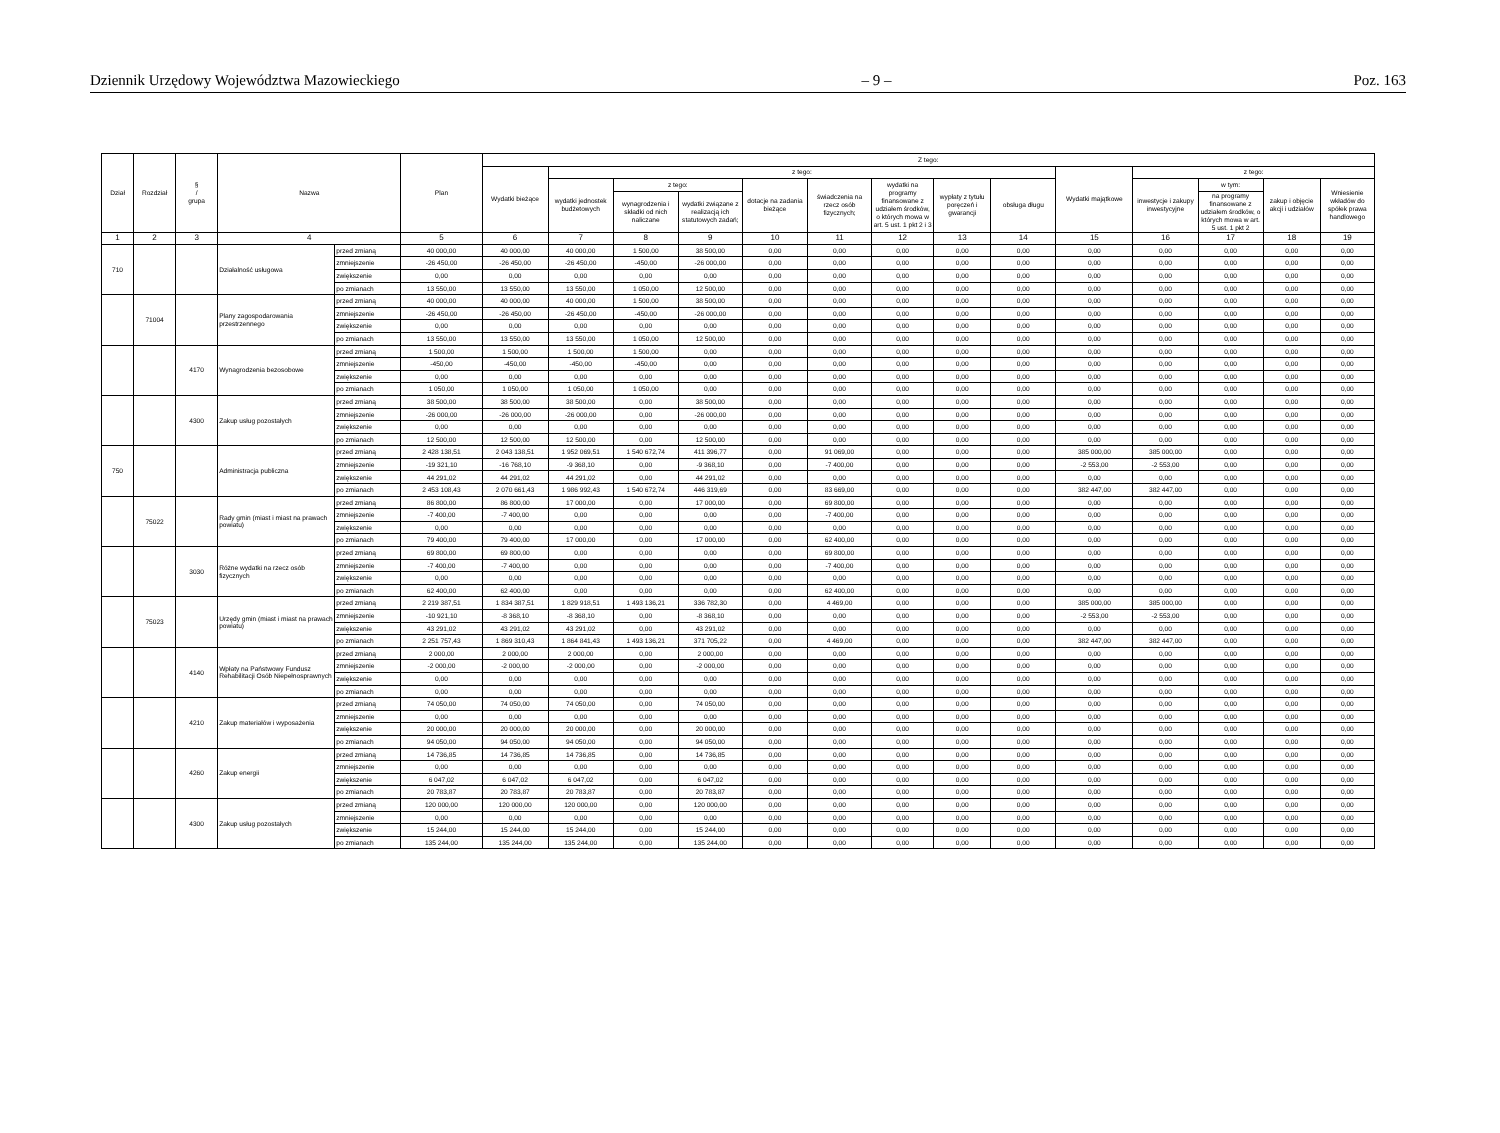Dziennik Urzędowy Województwa Mazowieckiego – 9 – Poz. 163
| Dział | Rozdział | § / grupa | Nazwa | | Plan | Z tego: | | | | | | | | | | | | | |
| --- | --- | --- | --- | --- | --- | --- | --- | --- | --- | --- | --- | --- | --- | --- | --- | --- | --- | --- | --- |
| | | | | | | Wydatki bieżące | z tego: | | | | | | | | Wydatki majątkowe | z tego: | | | |
| | | | | | | | wydatki jednostek budżetowych | z tego: | | dotacje na zadania bieżące | świadczenia na rzecz osób fizycznych; | wydatki na programy finansowane z udziałem środków, o których mowa w art. 5 ust. 1 pkt 2 i 3 | wypłaty z tytułu poręczeń i gwarancji | obsługa długu | | inwestycje i zakupy inwestycyjne | w tym: | zakup i objęcie akcji i udziałów | Wniesienie wkładów do spółek prawa handlowego |
| | | | | | | | | wynagrodzenia i składki od nich naliczane | wydatki związane z realizacją ich statutowych zadań; | | | | | | | | na programy finansowane z udziałem środków, o których mowa w art. 5 ust. 1 pkt 2 | | |
| 1 | 2 | 3 | 4 | | 5 | 6 | 7 | 8 | 9 | 10 | 11 | 12 | 13 | 14 | 15 | 16 | 17 | 18 | 19 |
| 710 | | | Działalność usługowa | przed zmianą | 40 000,00 | 40 000,00 | 40 000,00 | 1 500,00 | 38 500,00 | 0,00 | 0,00 | 0,00 | 0,00 | 0,00 | 0,00 | 0,00 | 0,00 | 0,00 | 0,00 |
| | | | | zmniejszenie | -26 450,00 | -26 450,00 | -26 450,00 | -450,00 | -26 000,00 | 0,00 | 0,00 | 0,00 | 0,00 | 0,00 | 0,00 | 0,00 | 0,00 | 0,00 | 0,00 |
| | | | | zwiększenie | 0,00 | 0,00 | 0,00 | 0,00 | 0,00 | 0,00 | 0,00 | 0,00 | 0,00 | 0,00 | 0,00 | 0,00 | 0,00 | 0,00 | 0,00 |
| | | | | po zmianach | 13 550,00 | 13 550,00 | 13 550,00 | 1 050,00 | 12 500,00 | 0,00 | 0,00 | 0,00 | 0,00 | 0,00 | 0,00 | 0,00 | 0,00 | 0,00 | 0,00 |
| | 71004 | | Plany zagospodarowania przestrzennego | przed zmianą | 40 000,00 | 40 000,00 | 40 000,00 | 1 500,00 | 38 500,00 | 0,00 | 0,00 | 0,00 | 0,00 | 0,00 | 0,00 | 0,00 | 0,00 | 0,00 | 0,00 |
| | | | | zmniejszenie | -26 450,00 | -26 450,00 | -26 450,00 | -450,00 | -26 000,00 | 0,00 | 0,00 | 0,00 | 0,00 | 0,00 | 0,00 | 0,00 | 0,00 | 0,00 | 0,00 |
| | | | | zwiększenie | 0,00 | 0,00 | 0,00 | 0,00 | 0,00 | 0,00 | 0,00 | 0,00 | 0,00 | 0,00 | 0,00 | 0,00 | 0,00 | 0,00 | 0,00 |
| | | | | po zmianach | 13 550,00 | 13 550,00 | 13 550,00 | 1 050,00 | 12 500,00 | 0,00 | 0,00 | 0,00 | 0,00 | 0,00 | 0,00 | 0,00 | 0,00 | 0,00 | 0,00 |
| | | 4170 | Wynagrodzenia bezosobowe | przed zmianą | 1 500,00 | 1 500,00 | 1 500,00 | 1 500,00 | 0,00 | 0,00 | 0,00 | 0,00 | 0,00 | 0,00 | 0,00 | 0,00 | 0,00 | 0,00 | 0,00 |
| | | | | zmniejszenie | -450,00 | -450,00 | -450,00 | -450,00 | 0,00 | 0,00 | 0,00 | 0,00 | 0,00 | 0,00 | 0,00 | 0,00 | 0,00 | 0,00 | 0,00 |
| | | | | zwiększenie | 0,00 | 0,00 | 0,00 | 0,00 | 0,00 | 0,00 | 0,00 | 0,00 | 0,00 | 0,00 | 0,00 | 0,00 | 0,00 | 0,00 | 0,00 |
| | | | | po zmianach | 1 050,00 | 1 050,00 | 1 050,00 | 1 050,00 | 0,00 | 0,00 | 0,00 | 0,00 | 0,00 | 0,00 | 0,00 | 0,00 | 0,00 | 0,00 | 0,00 |
| | | 4300 | Zakup usług pozostałych | przed zmianą | 38 500,00 | 38 500,00 | 38 500,00 | 0,00 | 38 500,00 | 0,00 | 0,00 | 0,00 | 0,00 | 0,00 | 0,00 | 0,00 | 0,00 | 0,00 | 0,00 |
| | | | | zmniejszenie | -26 000,00 | -26 000,00 | -26 000,00 | 0,00 | -26 000,00 | 0,00 | 0,00 | 0,00 | 0,00 | 0,00 | 0,00 | 0,00 | 0,00 | 0,00 | 0,00 |
| | | | | zwiększenie | 0,00 | 0,00 | 0,00 | 0,00 | 0,00 | 0,00 | 0,00 | 0,00 | 0,00 | 0,00 | 0,00 | 0,00 | 0,00 | 0,00 | 0,00 |
| | | | | po zmianach | 12 500,00 | 12 500,00 | 12 500,00 | 0,00 | 12 500,00 | 0,00 | 0,00 | 0,00 | 0,00 | 0,00 | 0,00 | 0,00 | 0,00 | 0,00 | 0,00 |
| 750 | | | Administracja publiczna | przed zmianą | 2 428 138,51 | 2 043 138,51 | 1 952 069,51 | 1 540 672,74 | 411 396,77 | 0,00 | 91 069,00 | 0,00 | 0,00 | 0,00 | 385 000,00 | 385 000,00 | 0,00 | 0,00 | 0,00 |
| | | | | zmniejszenie | -19 321,10 | -16 768,10 | -9 368,10 | 0,00 | -9 368,10 | 0,00 | -7 400,00 | 0,00 | 0,00 | 0,00 | -2 553,00 | -2 553,00 | 0,00 | 0,00 | 0,00 |
| | | | | zwiększenie | 44 291,02 | 44 291,02 | 44 291,02 | 0,00 | 44 291,02 | 0,00 | 0,00 | 0,00 | 0,00 | 0,00 | 0,00 | 0,00 | 0,00 | 0,00 | 0,00 |
| | | | | po zmianach | 2 453 108,43 | 2 070 661,43 | 1 986 992,43 | 1 540 672,74 | 446 319,69 | 0,00 | 83 669,00 | 0,00 | 0,00 | 0,00 | 382 447,00 | 382 447,00 | 0,00 | 0,00 | 0,00 |
| | 75022 | | Rady gmin (miast i miast na prawach powiatu) | przed zmianą | 86 800,00 | 86 800,00 | 17 000,00 | 0,00 | 17 000,00 | 0,00 | 69 800,00 | 0,00 | 0,00 | 0,00 | 0,00 | 0,00 | 0,00 | 0,00 | 0,00 |
| | | | | zmniejszenie | -7 400,00 | -7 400,00 | 0,00 | 0,00 | 0,00 | 0,00 | -7 400,00 | 0,00 | 0,00 | 0,00 | 0,00 | 0,00 | 0,00 | 0,00 | 0,00 |
| | | | | zwiększenie | 0,00 | 0,00 | 0,00 | 0,00 | 0,00 | 0,00 | 0,00 | 0,00 | 0,00 | 0,00 | 0,00 | 0,00 | 0,00 | 0,00 | 0,00 |
| | | | | po zmianach | 79 400,00 | 79 400,00 | 17 000,00 | 0,00 | 17 000,00 | 0,00 | 62 400,00 | 0,00 | 0,00 | 0,00 | 0,00 | 0,00 | 0,00 | 0,00 | 0,00 |
| | | 3030 | Różne wydatki na rzecz osób fizycznych | przed zmianą | 69 800,00 | 69 800,00 | 0,00 | 0,00 | 0,00 | 0,00 | 69 800,00 | 0,00 | 0,00 | 0,00 | 0,00 | 0,00 | 0,00 | 0,00 | 0,00 |
| | | | | zmniejszenie | -7 400,00 | -7 400,00 | 0,00 | 0,00 | 0,00 | 0,00 | -7 400,00 | 0,00 | 0,00 | 0,00 | 0,00 | 0,00 | 0,00 | 0,00 | 0,00 |
| | | | | zwiększenie | 0,00 | 0,00 | 0,00 | 0,00 | 0,00 | 0,00 | 0,00 | 0,00 | 0,00 | 0,00 | 0,00 | 0,00 | 0,00 | 0,00 | 0,00 |
| | | | | po zmianach | 62 400,00 | 62 400,00 | 0,00 | 0,00 | 0,00 | 0,00 | 62 400,00 | 0,00 | 0,00 | 0,00 | 0,00 | 0,00 | 0,00 | 0,00 | 0,00 |
| | 75023 | | Urzędy gmin (miast i miast na prawach powiatu) | przed zmianą | 2 219 387,51 | 1 834 387,51 | 1 829 918,51 | 1 493 136,21 | 336 782,30 | 0,00 | 4 469,00 | 0,00 | 0,00 | 0,00 | 385 000,00 | 385 000,00 | 0,00 | 0,00 | 0,00 |
| | | | | zmniejszenie | -10 921,10 | -8 368,10 | -8 368,10 | 0,00 | -8 368,10 | 0,00 | 0,00 | 0,00 | 0,00 | 0,00 | -2 553,00 | -2 553,00 | 0,00 | 0,00 | 0,00 |
| | | | | zwiększenie | 43 291,02 | 43 291,02 | 43 291,02 | 0,00 | 43 291,02 | 0,00 | 0,00 | 0,00 | 0,00 | 0,00 | 0,00 | 0,00 | 0,00 | 0,00 | 0,00 |
| | | | | po zmianach | 2 251 757,43 | 1 869 310,43 | 1 864 841,43 | 1 493 136,21 | 371 705,22 | 0,00 | 4 469,00 | 0,00 | 0,00 | 0,00 | 382 447,00 | 382 447,00 | 0,00 | 0,00 | 0,00 |
| | | 4140 | Wpłaty na Państwowy Fundusz Rehabilitacji Osób Niepełnosprawnych | przed zmianą | 2 000,00 | 2 000,00 | 2 000,00 | 0,00 | 2 000,00 | 0,00 | 0,00 | 0,00 | 0,00 | 0,00 | 0,00 | 0,00 | 0,00 | 0,00 | 0,00 |
| | | | | zmniejszenie | -2 000,00 | -2 000,00 | -2 000,00 | 0,00 | -2 000,00 | 0,00 | 0,00 | 0,00 | 0,00 | 0,00 | 0,00 | 0,00 | 0,00 | 0,00 | 0,00 |
| | | | | zwiększenie | 0,00 | 0,00 | 0,00 | 0,00 | 0,00 | 0,00 | 0,00 | 0,00 | 0,00 | 0,00 | 0,00 | 0,00 | 0,00 | 0,00 | 0,00 |
| | | | | po zmianach | 0,00 | 0,00 | 0,00 | 0,00 | 0,00 | 0,00 | 0,00 | 0,00 | 0,00 | 0,00 | 0,00 | 0,00 | 0,00 | 0,00 | 0,00 |
| | | 4210 | Zakup materiałów i wyposażenia | przed zmianą | 74 050,00 | 74 050,00 | 74 050,00 | 0,00 | 74 050,00 | 0,00 | 0,00 | 0,00 | 0,00 | 0,00 | 0,00 | 0,00 | 0,00 | 0,00 | 0,00 |
| | | | | zmniejszenie | 0,00 | 0,00 | 0,00 | 0,00 | 0,00 | 0,00 | 0,00 | 0,00 | 0,00 | 0,00 | 0,00 | 0,00 | 0,00 | 0,00 | 0,00 |
| | | | | zwiększenie | 20 000,00 | 20 000,00 | 20 000,00 | 0,00 | 20 000,00 | 0,00 | 0,00 | 0,00 | 0,00 | 0,00 | 0,00 | 0,00 | 0,00 | 0,00 | 0,00 |
| | | | | po zmianach | 94 050,00 | 94 050,00 | 94 050,00 | 0,00 | 94 050,00 | 0,00 | 0,00 | 0,00 | 0,00 | 0,00 | 0,00 | 0,00 | 0,00 | 0,00 | 0,00 |
| | | 4260 | Zakup energii | przed zmianą | 14 736,85 | 14 736,85 | 14 736,85 | 0,00 | 14 736,85 | 0,00 | 0,00 | 0,00 | 0,00 | 0,00 | 0,00 | 0,00 | 0,00 | 0,00 | 0,00 |
| | | | | zmniejszenie | 0,00 | 0,00 | 0,00 | 0,00 | 0,00 | 0,00 | 0,00 | 0,00 | 0,00 | 0,00 | 0,00 | 0,00 | 0,00 | 0,00 | 0,00 |
| | | | | zwiększenie | 6 047,02 | 6 047,02 | 6 047,02 | 0,00 | 6 047,02 | 0,00 | 0,00 | 0,00 | 0,00 | 0,00 | 0,00 | 0,00 | 0,00 | 0,00 | 0,00 |
| | | | | po zmianach | 20 783,87 | 20 783,87 | 20 783,87 | 0,00 | 20 783,87 | 0,00 | 0,00 | 0,00 | 0,00 | 0,00 | 0,00 | 0,00 | 0,00 | 0,00 | 0,00 |
| | | 4300 | Zakup usług pozostałych | przed zmianą | 120 000,00 | 120 000,00 | 120 000,00 | 0,00 | 120 000,00 | 0,00 | 0,00 | 0,00 | 0,00 | 0,00 | 0,00 | 0,00 | 0,00 | 0,00 | 0,00 |
| | | | | zmniejszenie | 0,00 | 0,00 | 0,00 | 0,00 | 0,00 | 0,00 | 0,00 | 0,00 | 0,00 | 0,00 | 0,00 | 0,00 | 0,00 | 0,00 | 0,00 |
| | | | | zwiększenie | 15 244,00 | 15 244,00 | 15 244,00 | 0,00 | 15 244,00 | 0,00 | 0,00 | 0,00 | 0,00 | 0,00 | 0,00 | 0,00 | 0,00 | 0,00 | 0,00 |
| | | | | po zmianach | 135 244,00 | 135 244,00 | 135 244,00 | 0,00 | 135 244,00 | 0,00 | 0,00 | 0,00 | 0,00 | 0,00 | 0,00 | 0,00 | 0,00 | 0,00 | 0,00 |